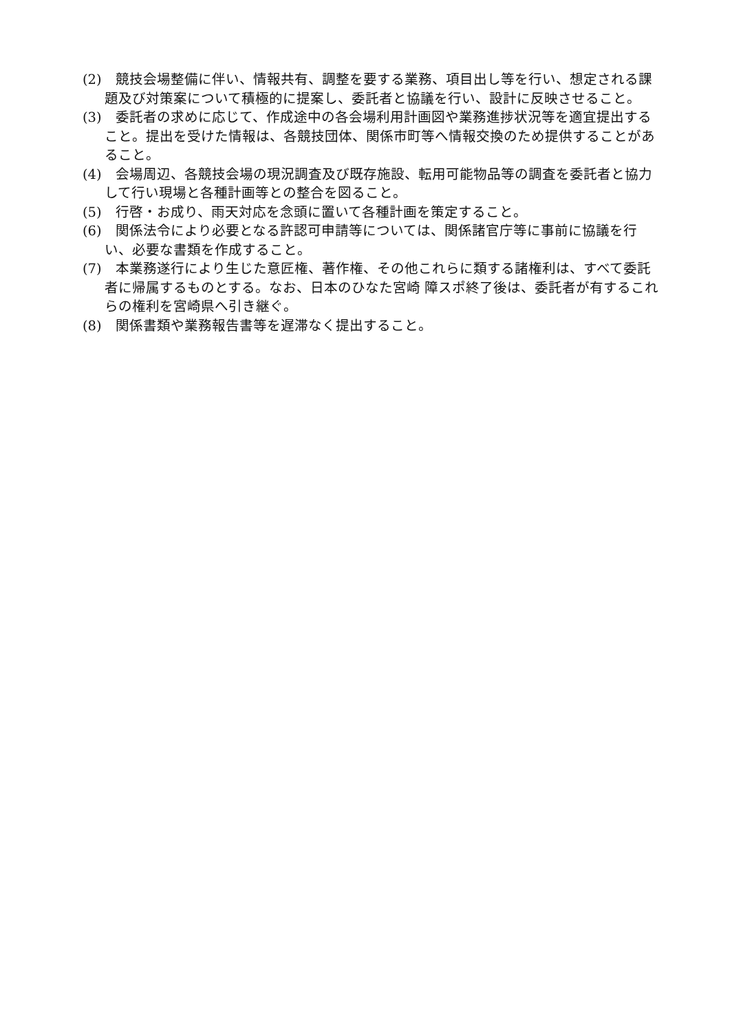(2)　競技会場整備に伴い、情報共有、調整を要する業務、項目出し等を行い、想定される課題及び対策案について積極的に提案し、委託者と協議を行い、設計に反映させること。
(3)　委託者の求めに応じて、作成途中の各会場利用計画図や業務進捗状況等を適宜提出すること。提出を受けた情報は、各競技団体、関係市町等へ情報交換のため提供することがあること。
(4)　会場周辺、各競技会場の現況調査及び既存施設、転用可能物品等の調査を委託者と協力して行い現場と各種計画等との整合を図ること。
(5)　行啓・お成り、雨天対応を念頭に置いて各種計画を策定すること。
(6)　関係法令により必要となる許認可申請等については、関係諸官庁等に事前に協議を行い、必要な書類を作成すること。
(7)　本業務遂行により生じた意匠権、著作権、その他これらに類する諸権利は、すべて委託者に帰属するものとする。なお、日本のひなた宮崎 障スポ終了後は、委託者が有するこれらの権利を宮崎県へ引き継ぐ。
(8)　関係書類や業務報告書等を遅滞なく提出すること。